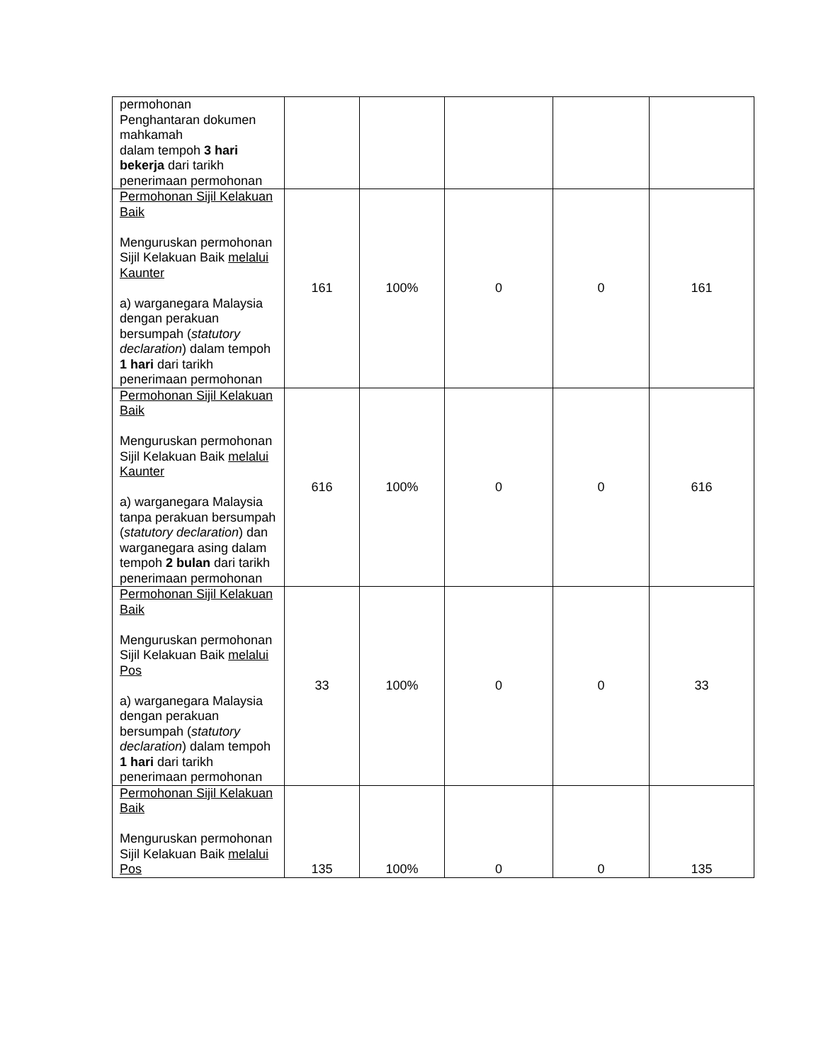| permohonan Penghantaran dokumen mahkamah dalam tempoh 3 hari bekerja dari tarikh penerimaan permohonan | | | | | |
| Permohonan Sijil Kelakuan Baik Menguruskan permohonan Sijil Kelakuan Baik melalui Kaunter a) warganegara Malaysia dengan perakuan bersumpah ( statutory declaration ) dalam tempoh 1 hari dari tarikh penerimaan permohonan | 161 | 100% | 0 | 0 | 161 |
| Permohonan Sijil Kelakuan Baik Menguruskan permohonan Sijil Kelakuan Baik melalui Kaunter a) warganegara Malaysia tanpa perakuan bersumpah ( statutory declaration ) dan warganegara asing dalam tempoh 2 bulan dari tarikh penerimaan permohonan | 616 | 100% | 0 | 0 | 616 |
| Permohonan Sijil Kelakuan Baik Menguruskan permohonan Sijil Kelakuan Baik melalui Pos a) warganegara Malaysia dengan perakuan bersumpah ( statutory declaration ) dalam tempoh 1 hari dari tarikh penerimaan permohonan | 33 | 100% | 0 | 0 | 33 |
| Permohonan Sijil Kelakuan Baik Menguruskan permohonan Sijil Kelakuan Baik melalui Pos | 135 | 100% | 0 | 0 | 135 |